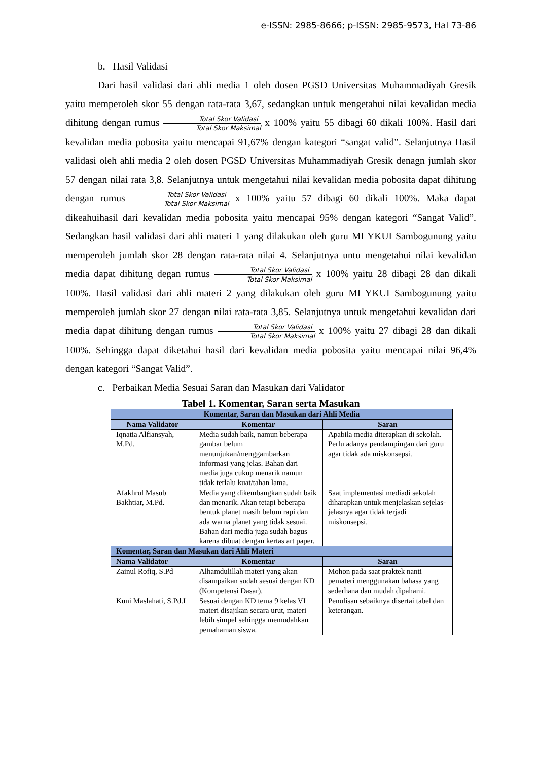e-ISSN: 2985-8666; p-ISSN: 2985-9573, Hal 73-86
b. Hasil Validasi
Dari hasil validasi dari ahli media 1 oleh dosen PGSD Universitas Muhammadiyah Gresik yaitu memperoleh skor 55 dengan rata-rata 3,67, sedangkan untuk mengetahui nilai kevalidan media dihitung dengan rumus Total Skor Validasi Total Skor Maksimal x 100% yaitu 55 dibagi 60 dikali 100%. Hasil dari kevalidan media pobosita yaitu mencapai 91,67% dengan kategori “sangat valid”. Selanjutnya Hasil validasi oleh ahli media 2 oleh dosen PGSD Universitas Muhammadiyah Gresik denagn jumlah skor 57 dengan nilai rata 3,8. Selanjutnya untuk mengetahui nilai kevalidan media pobosita dapat dihitung dengan rumus Total Skor Validasi Total Skor Maksimal x 100% yaitu 57 dibagi 60 dikali 100%. Maka dapat dikeahuihasil dari kevalidan media pobosita yaitu mencapai 95% dengan kategori “Sangat Valid”. Sedangkan hasil validasi dari ahli materi 1 yang dilakukan oleh guru MI YKUI Sambogunung yaitu memperoleh jumlah skor 28 dengan rata-rata nilai 4. Selanjutnya untu mengetahui nilai kevalidan media dapat dihitung degan rumus Total Skor Validasi Total Skor Maksimal x 100% yaitu 28 dibagi 28 dan dikali 100%. Hasil validasi dari ahli materi 2 yang dilakukan oleh guru MI YKUI Sambogunung yaitu memperoleh jumlah skor 27 dengan nilai rata-rata 3,85. Selanjutnya untuk mengetahui kevalidan dari media dapat dihitung dengan rumus Total Skor Validasi Total Skor Maksimal x 100% yaitu 27 dibagi 28 dan dikali 100%. Sehingga dapat diketahui hasil dari kevalidan media pobosita yaitu mencapai nilai 96,4% dengan kategori “Sangat Valid”.
c. Perbaikan Media Sesuai Saran dan Masukan dari Validator
Tabel 1. Komentar, Saran serta Masukan
| Komentar, Saran dan Masukan dari Ahli Media | | |
| --- | --- | --- |
| Nama Validator | Komentar | Saran |
| Iqnatia Alfiansyah, M.Pd. | Media sudah baik, namun beberapa gambar belum menunjukan/menggambarkan informasi yang jelas. Bahan dari media juga cukup menarik namun tidak terlalu kuat/tahan lama. | Apabila media diterapkan di sekolah. Perlu adanya pendampingan dari guru agar tidak ada miskonsepsi. |
| Afakhrul Masub Bakhtiar, M.Pd. | Media yang dikembangkan sudah baik dan menarik. Akan tetapi beberapa bentuk planet masih belum rapi dan ada warna planet yang tidak sesuai. Bahan dari media juga sudah bagus karena dibuat dengan kertas art paper. | Saat implementasi mediadi sekolah diharapkan untuk menjelaskan sejelas-jelasnya agar tidak terjadi miskonsepsi. |
| Komentar, Saran dan Masukan dari Ahli Materi | | |
| Nama Validator | Komentar | Saran |
| Zainul Rofiq, S.Pd | Alhamdulillah materi yang akan disampaikan sudah sesuai dengan KD (Kompetensi Dasar). | Mohon pada saat praktek nanti pemateri menggunakan bahasa yang sederhana dan mudah dipahami. |
| Kuni Maslahati, S.Pd.I | Sesuai dengan KD tema 9 kelas VI materi disajikan secara urut, materi lebih simpel sehingga memudahkan pemahaman siswa. | Penulisan sebaiknya disertai tabel dan keterangan. |